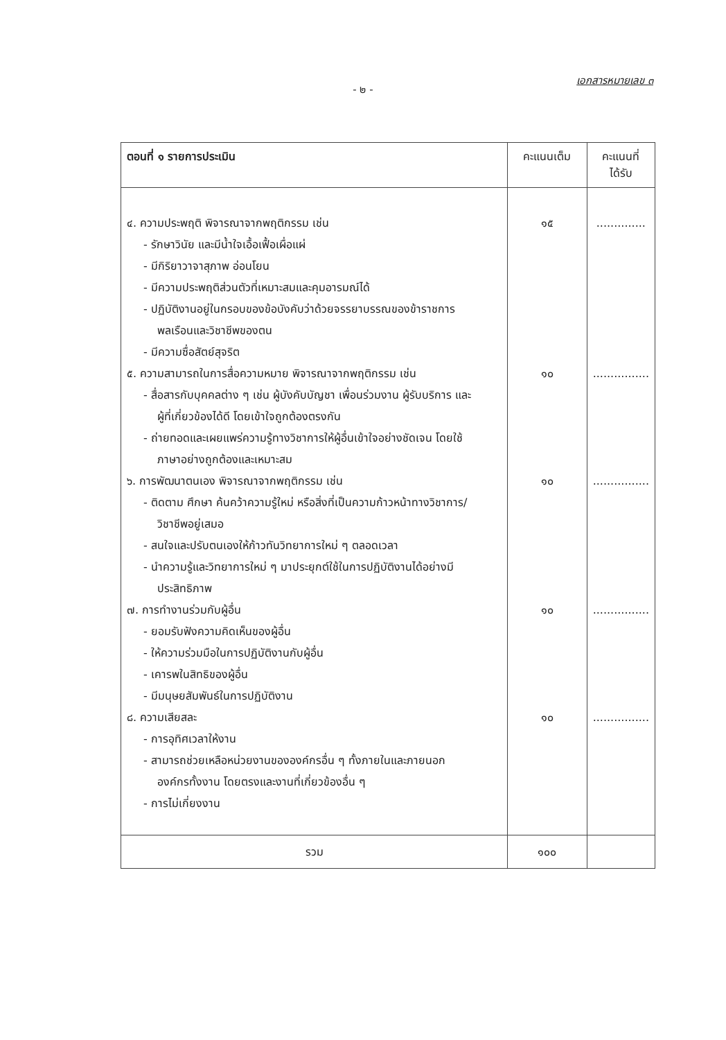เอกสารหมายเลข ๓
- ๒ -
| ตอนที่ ๑ รายการประเมิน | คะแนนเต็ม | คะแนนที่ ได้รับ |
| --- | --- | --- |
| ๔. ความประพฤติ พิจารณาจากพฤติกรรม เช่น - รักษาวินัย และมีน้ำใจเอื้อเฟื้อเผื่อแผ่ - มีกิริยาวาจาสุภาพ อ่อนโยน - มีความประพฤติส่วนตัวที่เหมาะสมและคุมอารมณ์ได้ - ปฏิบัติงานอยู่ในกรอบของข้อบังคับว่าด้วยจรรยาบรรณของข้าราชการ พลเรือนและวิชาชีพของตน - มีความซื่อสัตย์สุจริต ๕. ความสามารถในการสื่อความหมาย พิจารณาจากพฤติกรรม เช่น - สื่อสารกับบุคคลต่าง ๆ เช่น ผู้บังคับบัญชา เพื่อนร่วมงาน ผู้รับบริการ และ ผู้ที่เกี่ยวข้องได้ดี โดยเข้าใจถูกต้องตรงกัน - ถ่ายทอดและเผยแพร่ความรู้ทางวิชาการให้ผู้อื่นเข้าใจอย่างชัดเจน โดยใช้ ภาษาอย่างถูกต้องและเหมาะสม ๖. การพัฒนาตนเอง พิจารณาจากพฤติกรรม เช่น - ติดตาม ศึกษา ค้นคว้าความรู้ใหม่ หรือสิ่งที่เป็นความก้าวหน้าทางวิชาการ/ วิชาชีพอยู่เสมอ - สนใจและปรับตนเองให้ก้าวทันวิทยาการใหม่ ๆ ตลอดเวลา - นำความรู้และวิทยาการใหม่ ๆ มาประยุกต์ใช้ในการปฏิบัติงานได้อย่างมี ประสิทธิภาพ ๗. การทำงานร่วมกับผู้อื่น - ยอมรับฟังความคิดเห็นของผู้อื่น - ให้ความร่วมมือในการปฏิบัติงานกับผู้อื่น - เคารพในสิทธิของผู้อื่น - มีมนุษยสัมพันธ์ในการปฏิบัติงาน ๘. ความเสียสละ - การอุทิศเวลาให้งาน - สามารถช่วยเหลือหน่วยงานขององค์กรอื่น ๆ ทั้งภายในและภายนอก องค์กรทั้งงาน โดยตรงและงานที่เกี่ยวข้องอื่น ๆ - การไม่เกี่ยงงาน | ๑๕ ๑๐ ๑๐ ๑๐ ๑๐ | .............. ................ ................ ................ ................ |
| รวม | ๑๐๐ | |